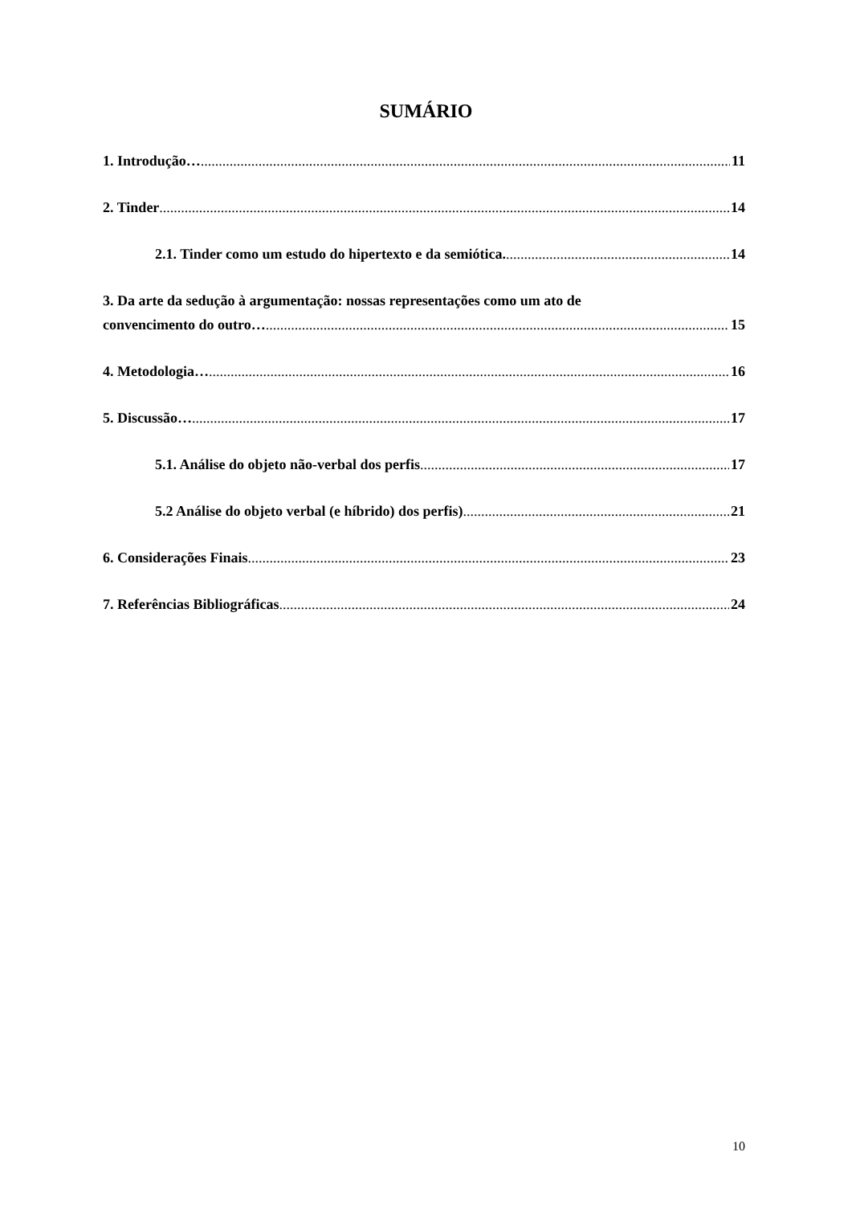SUMÁRIO
1. Introdução… 11
2. Tinder 14
2.1. Tinder como um estudo do hipertexto e da semiótica. 14
3. Da arte da sedução à argumentação: nossas representações como um ato de
convencimento do outro… 15
4. Metodologia… 16
5. Discussão… 17
5.1. Análise do objeto não-verbal dos perfis 17
5.2 Análise do objeto verbal (e híbrido) dos perfis) 21
6. Considerações Finais 23
7. Referências Bibliográficas 24
10